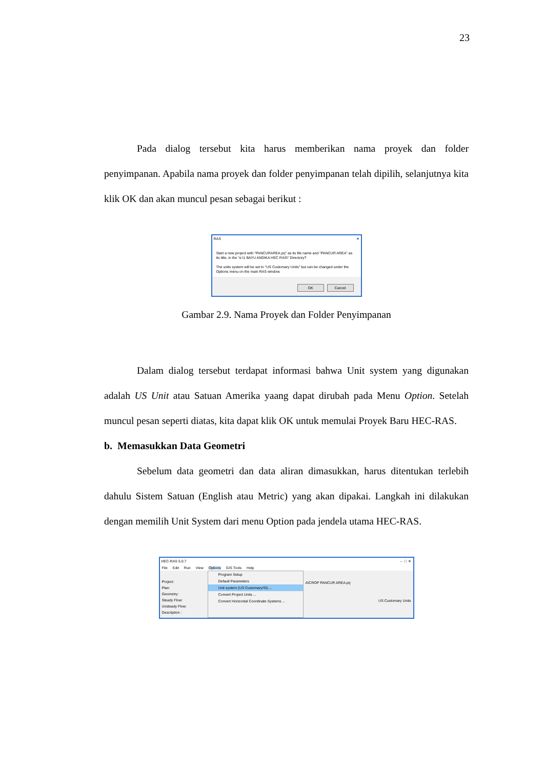23
Pada dialog tersebut kita harus memberikan nama proyek dan folder penyimpanan. Apabila nama proyek dan folder penyimpanan telah dipilih, selanjutnya kita klik OK dan akan muncul pesan sebagai berikut :
RAS ✕
Start a new project with "PANCURAREA.prj" as its file name and "PANCUR AREA" as its title, in the "e:\1 BAYU ANDIKA HEC RAS\" Directory?
The units system will be set to "US Customary Units" but can be changed under the Options menu on the main RAS window.
OK Cancel
Gambar 2.9. Nama Proyek dan Folder Penyimpanan
Dalam dialog tersebut terdapat informasi bahwa Unit system yang digunakan adalah US Unit atau Satuan Amerika yaang dapat dirubah pada Menu Option. Setelah muncul pesan seperti diatas, kita dapat klik OK untuk memulai Proyek Baru HEC-RAS.
b. Memasukkan Data Geometri
Sebelum data geometri dan data aliran dimasukkan, harus ditentukan terlebih dahulu Sistem Satuan (English atau Metric) yang akan dipakai. Langkah ini dilakukan dengan memilih Unit System dari menu Option pada jendela utama HEC-RAS.
HEC-RAS 5.0.7 – □ ✕
File Edit Run View Options GIS Tools Help
Project:
Plan:
Geometry:
Steady Flow:
Unsteady Flow:
Description :
Program Setup
Default Parameters
Unit system (US Customary/SI) ...
Convert Project Units ...
Convert Horizontal Coordinate Systems ...
A\CROP PANCUR AREA.prj
US Customary Units